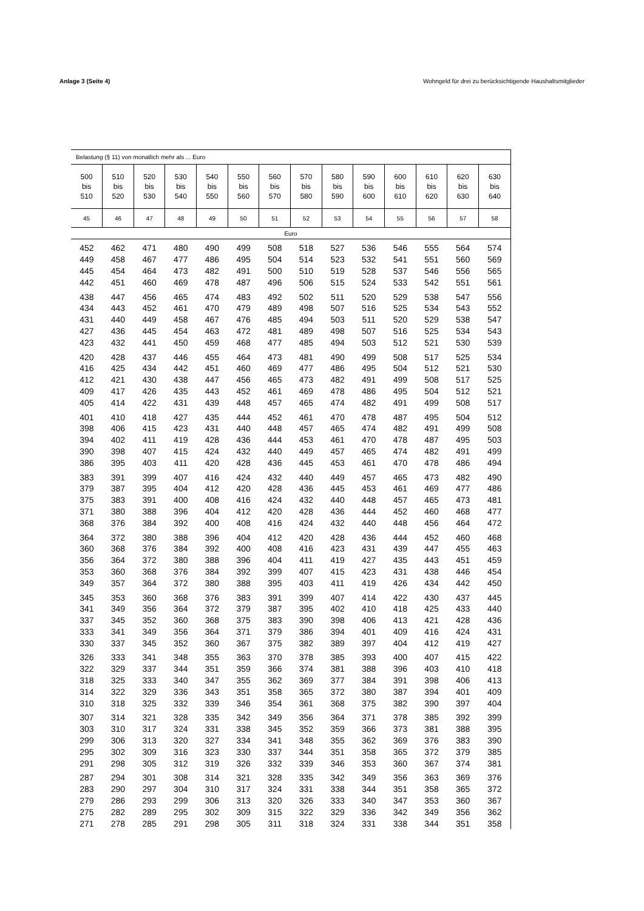Anlage 3 (Seite 4) Wohngeld für drei zu berücksichtigende Haushaltsmitglieder
| Belastung (§ 11) von monatlich mehr als ... Euro | | | | | | | | | | | | | |
| --- | --- | --- | --- | --- | --- | --- | --- | --- | --- | --- | --- | --- | --- |
| 500 bis 510 | 510 bis 520 | 520 bis 530 | 530 bis 540 | 540 bis 550 | 550 bis 560 | 560 bis 570 | 570 bis 580 | 580 bis 590 | 590 bis 600 | 600 bis 610 | 610 bis 620 | 620 bis 630 | 630 bis 640 |
| 45 | 46 | 47 | 48 | 49 | 50 | 51 | 52 | 53 | 54 | 55 | 56 | 57 | 58 |
| Euro | | | | | | | | | | | | | |
| 452 | 462 | 471 | 480 | 490 | 499 | 508 | 518 | 527 | 536 | 546 | 555 | 564 | 574 |
| 449 | 458 | 467 | 477 | 486 | 495 | 504 | 514 | 523 | 532 | 541 | 551 | 560 | 569 |
| 445 | 454 | 464 | 473 | 482 | 491 | 500 | 510 | 519 | 528 | 537 | 546 | 556 | 565 |
| 442 | 451 | 460 | 469 | 478 | 487 | 496 | 506 | 515 | 524 | 533 | 542 | 551 | 561 |
| 438 | 447 | 456 | 465 | 474 | 483 | 492 | 502 | 511 | 520 | 529 | 538 | 547 | 556 |
| 434 | 443 | 452 | 461 | 470 | 479 | 489 | 498 | 507 | 516 | 525 | 534 | 543 | 552 |
| 431 | 440 | 449 | 458 | 467 | 476 | 485 | 494 | 503 | 511 | 520 | 529 | 538 | 547 |
| 427 | 436 | 445 | 454 | 463 | 472 | 481 | 489 | 498 | 507 | 516 | 525 | 534 | 543 |
| 423 | 432 | 441 | 450 | 459 | 468 | 477 | 485 | 494 | 503 | 512 | 521 | 530 | 539 |
| 420 | 428 | 437 | 446 | 455 | 464 | 473 | 481 | 490 | 499 | 508 | 517 | 525 | 534 |
| 416 | 425 | 434 | 442 | 451 | 460 | 469 | 477 | 486 | 495 | 504 | 512 | 521 | 530 |
| 412 | 421 | 430 | 438 | 447 | 456 | 465 | 473 | 482 | 491 | 499 | 508 | 517 | 525 |
| 409 | 417 | 426 | 435 | 443 | 452 | 461 | 469 | 478 | 486 | 495 | 504 | 512 | 521 |
| 405 | 414 | 422 | 431 | 439 | 448 | 457 | 465 | 474 | 482 | 491 | 499 | 508 | 517 |
| 401 | 410 | 418 | 427 | 435 | 444 | 452 | 461 | 470 | 478 | 487 | 495 | 504 | 512 |
| 398 | 406 | 415 | 423 | 431 | 440 | 448 | 457 | 465 | 474 | 482 | 491 | 499 | 508 |
| 394 | 402 | 411 | 419 | 428 | 436 | 444 | 453 | 461 | 470 | 478 | 487 | 495 | 503 |
| 390 | 398 | 407 | 415 | 424 | 432 | 440 | 449 | 457 | 465 | 474 | 482 | 491 | 499 |
| 386 | 395 | 403 | 411 | 420 | 428 | 436 | 445 | 453 | 461 | 470 | 478 | 486 | 494 |
| 383 | 391 | 399 | 407 | 416 | 424 | 432 | 440 | 449 | 457 | 465 | 473 | 482 | 490 |
| 379 | 387 | 395 | 404 | 412 | 420 | 428 | 436 | 445 | 453 | 461 | 469 | 477 | 486 |
| 375 | 383 | 391 | 400 | 408 | 416 | 424 | 432 | 440 | 448 | 457 | 465 | 473 | 481 |
| 371 | 380 | 388 | 396 | 404 | 412 | 420 | 428 | 436 | 444 | 452 | 460 | 468 | 477 |
| 368 | 376 | 384 | 392 | 400 | 408 | 416 | 424 | 432 | 440 | 448 | 456 | 464 | 472 |
| 364 | 372 | 380 | 388 | 396 | 404 | 412 | 420 | 428 | 436 | 444 | 452 | 460 | 468 |
| 360 | 368 | 376 | 384 | 392 | 400 | 408 | 416 | 423 | 431 | 439 | 447 | 455 | 463 |
| 356 | 364 | 372 | 380 | 388 | 396 | 404 | 411 | 419 | 427 | 435 | 443 | 451 | 459 |
| 353 | 360 | 368 | 376 | 384 | 392 | 399 | 407 | 415 | 423 | 431 | 438 | 446 | 454 |
| 349 | 357 | 364 | 372 | 380 | 388 | 395 | 403 | 411 | 419 | 426 | 434 | 442 | 450 |
| 345 | 353 | 360 | 368 | 376 | 383 | 391 | 399 | 407 | 414 | 422 | 430 | 437 | 445 |
| 341 | 349 | 356 | 364 | 372 | 379 | 387 | 395 | 402 | 410 | 418 | 425 | 433 | 440 |
| 337 | 345 | 352 | 360 | 368 | 375 | 383 | 390 | 398 | 406 | 413 | 421 | 428 | 436 |
| 333 | 341 | 349 | 356 | 364 | 371 | 379 | 386 | 394 | 401 | 409 | 416 | 424 | 431 |
| 330 | 337 | 345 | 352 | 360 | 367 | 375 | 382 | 389 | 397 | 404 | 412 | 419 | 427 |
| 326 | 333 | 341 | 348 | 355 | 363 | 370 | 378 | 385 | 393 | 400 | 407 | 415 | 422 |
| 322 | 329 | 337 | 344 | 351 | 359 | 366 | 374 | 381 | 388 | 396 | 403 | 410 | 418 |
| 318 | 325 | 333 | 340 | 347 | 355 | 362 | 369 | 377 | 384 | 391 | 398 | 406 | 413 |
| 314 | 322 | 329 | 336 | 343 | 351 | 358 | 365 | 372 | 380 | 387 | 394 | 401 | 409 |
| 310 | 318 | 325 | 332 | 339 | 346 | 354 | 361 | 368 | 375 | 382 | 390 | 397 | 404 |
| 307 | 314 | 321 | 328 | 335 | 342 | 349 | 356 | 364 | 371 | 378 | 385 | 392 | 399 |
| 303 | 310 | 317 | 324 | 331 | 338 | 345 | 352 | 359 | 366 | 373 | 381 | 388 | 395 |
| 299 | 306 | 313 | 320 | 327 | 334 | 341 | 348 | 355 | 362 | 369 | 376 | 383 | 390 |
| 295 | 302 | 309 | 316 | 323 | 330 | 337 | 344 | 351 | 358 | 365 | 372 | 379 | 385 |
| 291 | 298 | 305 | 312 | 319 | 326 | 332 | 339 | 346 | 353 | 360 | 367 | 374 | 381 |
| 287 | 294 | 301 | 308 | 314 | 321 | 328 | 335 | 342 | 349 | 356 | 363 | 369 | 376 |
| 283 | 290 | 297 | 304 | 310 | 317 | 324 | 331 | 338 | 344 | 351 | 358 | 365 | 372 |
| 279 | 286 | 293 | 299 | 306 | 313 | 320 | 326 | 333 | 340 | 347 | 353 | 360 | 367 |
| 275 | 282 | 289 | 295 | 302 | 309 | 315 | 322 | 329 | 336 | 342 | 349 | 356 | 362 |
| 271 | 278 | 285 | 291 | 298 | 305 | 311 | 318 | 324 | 331 | 338 | 344 | 351 | 358 |